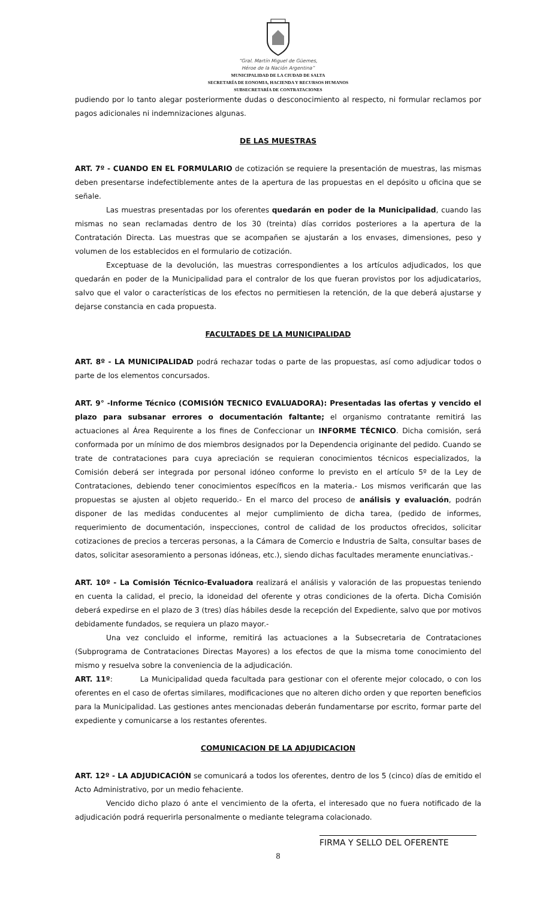“Gral. Martín Miguel de Güemes,
Héroe de la Nación Argentina”
MUNICIPALIDAD DE LA CIUDAD DE SALTA
SECRETARÍA DE EONOMIA, HACIENDA Y RECURSOS HUMANOS
SUBSECRETARÍA DE CONTRATACIONES
pudiendo por lo tanto alegar posteriormente dudas o desconocimiento al respecto, ni formular reclamos por pagos adicionales ni indemnizaciones algunas.
DE LAS MUESTRAS
ART. 7º - CUANDO EN EL FORMULARIO de cotización se requiere la presentación de muestras, las mismas deben presentarse indefectiblemente antes de la apertura de las propuestas en el depósito u oficina que se señale.
Las muestras presentadas por los oferentes quedarán en poder de la Municipalidad, cuando las mismas no sean reclamadas dentro de los 30 (treinta) días corridos posteriores a la apertura de la Contratación Directa. Las muestras que se acompañen se ajustarán a los envases, dimensiones, peso y volumen de los establecidos en el formulario de cotización.
Exceptuase de la devolución, las muestras correspondientes a los artículos adjudicados, los que quedarán en poder de la Municipalidad para el contralor de los que fueran provistos por los adjudicatarios, salvo que el valor o características de los efectos no permitiesen la retención, de la que deberá ajustarse y dejarse constancia en cada propuesta.
FACULTADES DE LA MUNICIPALIDAD
ART. 8º - LA MUNICIPALIDAD podrá rechazar todas o parte de las propuestas, así como adjudicar todos o parte de los elementos concursados.
ART. 9° -Informe Técnico (COMISIÓN TECNICO EVALUADORA): Presentadas las ofertas y vencido el plazo para subsanar errores o documentación faltante; el organismo contratante remitirá las actuaciones al Área Requirente a los fines de Confeccionar un INFORME TÉCNICO. Dicha comisión, será conformada por un mínimo de dos miembros designados por la Dependencia originante del pedido. Cuando se trate de contrataciones para cuya apreciación se requieran conocimientos técnicos especializados, la Comisión deberá ser integrada por personal idóneo conforme lo previsto en el artículo 5º de la Ley de Contrataciones, debiendo tener conocimientos específicos en la materia.- Los mismos verificarán que las propuestas se ajusten al objeto requerido.- En el marco del proceso de análisis y evaluación, podrán disponer de las medidas conducentes al mejor cumplimiento de dicha tarea, (pedido de informes, requerimiento de documentación, inspecciones, control de calidad de los productos ofrecidos, solicitar cotizaciones de precios a terceras personas, a la Cámara de Comercio e Industria de Salta, consultar bases de datos, solicitar asesoramiento a personas idóneas, etc.), siendo dichas facultades meramente enunciativas.-
ART. 10º - La Comisión Técnico-Evaluadora realizará el análisis y valoración de las propuestas teniendo en cuenta la calidad, el precio, la idoneidad del oferente y otras condiciones de la oferta. Dicha Comisión deberá expedirse en el plazo de 3 (tres) días hábiles desde la recepción del Expediente, salvo que por motivos debidamente fundados, se requiera un plazo mayor.-
Una vez concluido el informe, remitirá las actuaciones a la Subsecretaria de Contrataciones (Subprograma de Contrataciones Directas Mayores) a los efectos de que la misma tome conocimiento del mismo y resuelva sobre la conveniencia de la adjudicación.
ART. 11º: La Municipalidad queda facultada para gestionar con el oferente mejor colocado, o con los oferentes en el caso de ofertas similares, modificaciones que no alteren dicho orden y que reporten beneficios para la Municipalidad. Las gestiones antes mencionadas deberán fundamentarse por escrito, formar parte del expediente y comunicarse a los restantes oferentes.
COMUNICACION DE LA ADJUDICACION
ART. 12º - LA ADJUDICACIÓN se comunicará a todos los oferentes, dentro de los 5 (cinco) días de emitido el Acto Administrativo, por un medio fehaciente.
Vencido dicho plazo ó ante el vencimiento de la oferta, el interesado que no fuera notificado de la adjudicación podrá requerirla personalmente o mediante telegrama colacionado.
FIRMA Y SELLO DEL OFERENTE
8